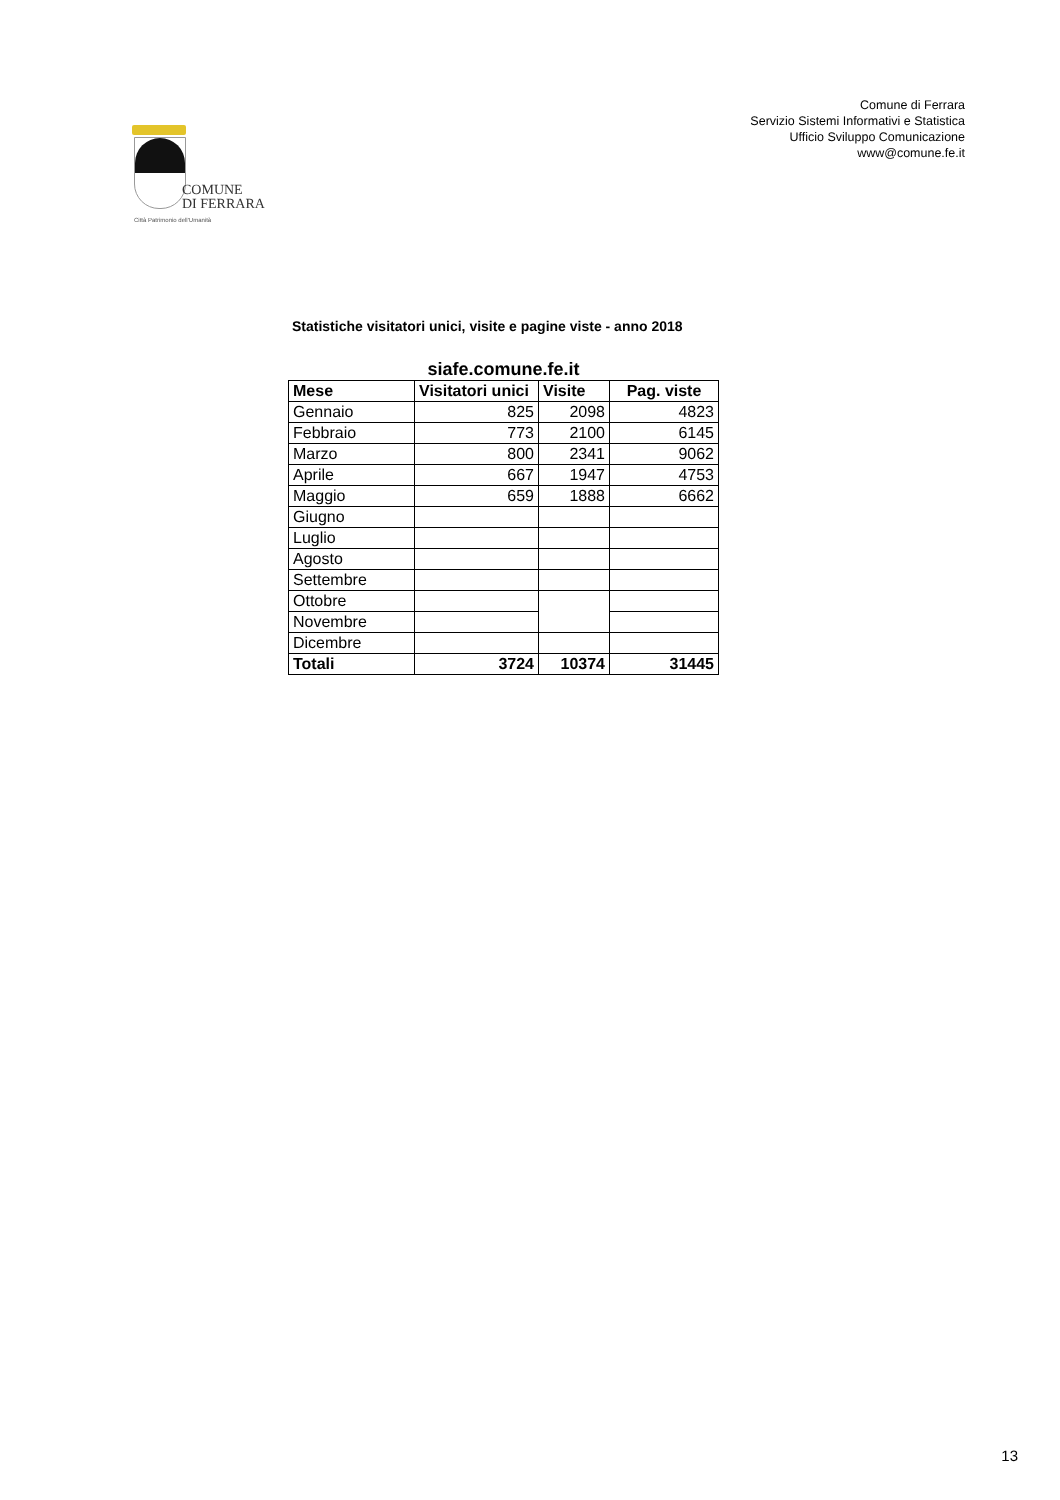COMUNE
DI FERRARA
Città Patrimonio dell'Umanità
Comune di Ferrara
Servizio Sistemi Informativi e Statistica
Ufficio Sviluppo Comunicazione
www@comune.fe.it
Statistiche visitatori unici, visite e pagine viste - anno 2018
siafe.comune.fe.it
| Mese | Visitatori unici | Visite | Pag. viste |
| --- | --- | --- | --- |
| Gennaio | 825 | 2098 | 4823 |
| Febbraio | 773 | 2100 | 6145 |
| Marzo | 800 | 2341 | 9062 |
| Aprile | 667 | 1947 | 4753 |
| Maggio | 659 | 1888 | 6662 |
| Giugno | | | |
| Luglio | | | |
| Agosto | | | |
| Settembre | | | |
| Ottobre | | | |
| Novembre | | | |
| Dicembre | | | |
| Totali | 3724 | 10374 | 31445 |
13